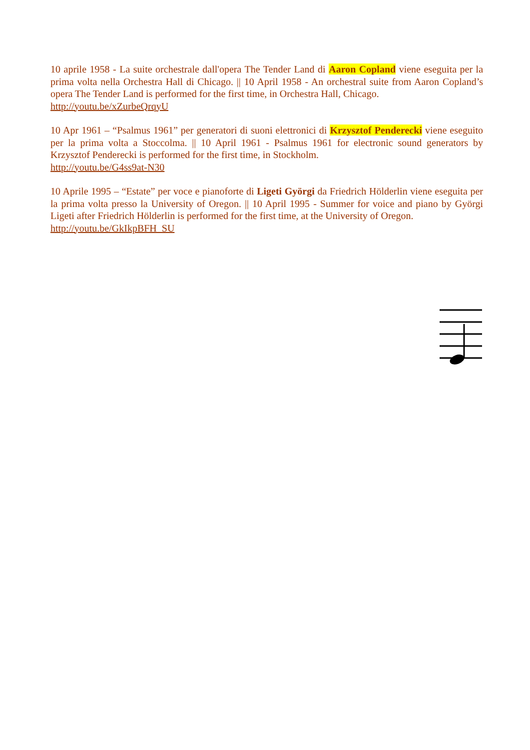10 aprile 1958 - La suite orchestrale dall'opera The Tender Land di Aaron Copland viene eseguita per la prima volta nella Orchestra Hall di Chicago. || 10 April 1958 - An orchestral suite from Aaron Copland’s opera The Tender Land is performed for the first time, in Orchestra Hall, Chicago.
http://youtu.be/xZurbeQrqyU
10 Apr 1961 – “Psalmus 1961” per generatori di suoni elettronici di Krzysztof Penderecki viene eseguito per la prima volta a Stoccolma. || 10 April 1961 - Psalmus 1961 for electronic sound generators by Krzysztof Penderecki is performed for the first time, in Stockholm.
http://youtu.be/G4ss9at-N30
10 Aprile 1995 – “Estate” per voce e pianoforte di Ligeti Györgi da Friedrich Hölderlin viene eseguita per la prima volta presso la University of Oregon. || 10 April 1995 - Summer for voice and piano by Györgi Ligeti after Friedrich Hölderlin is performed for the first time, at the University of Oregon.
http://youtu.be/GkIkpBFH_SU